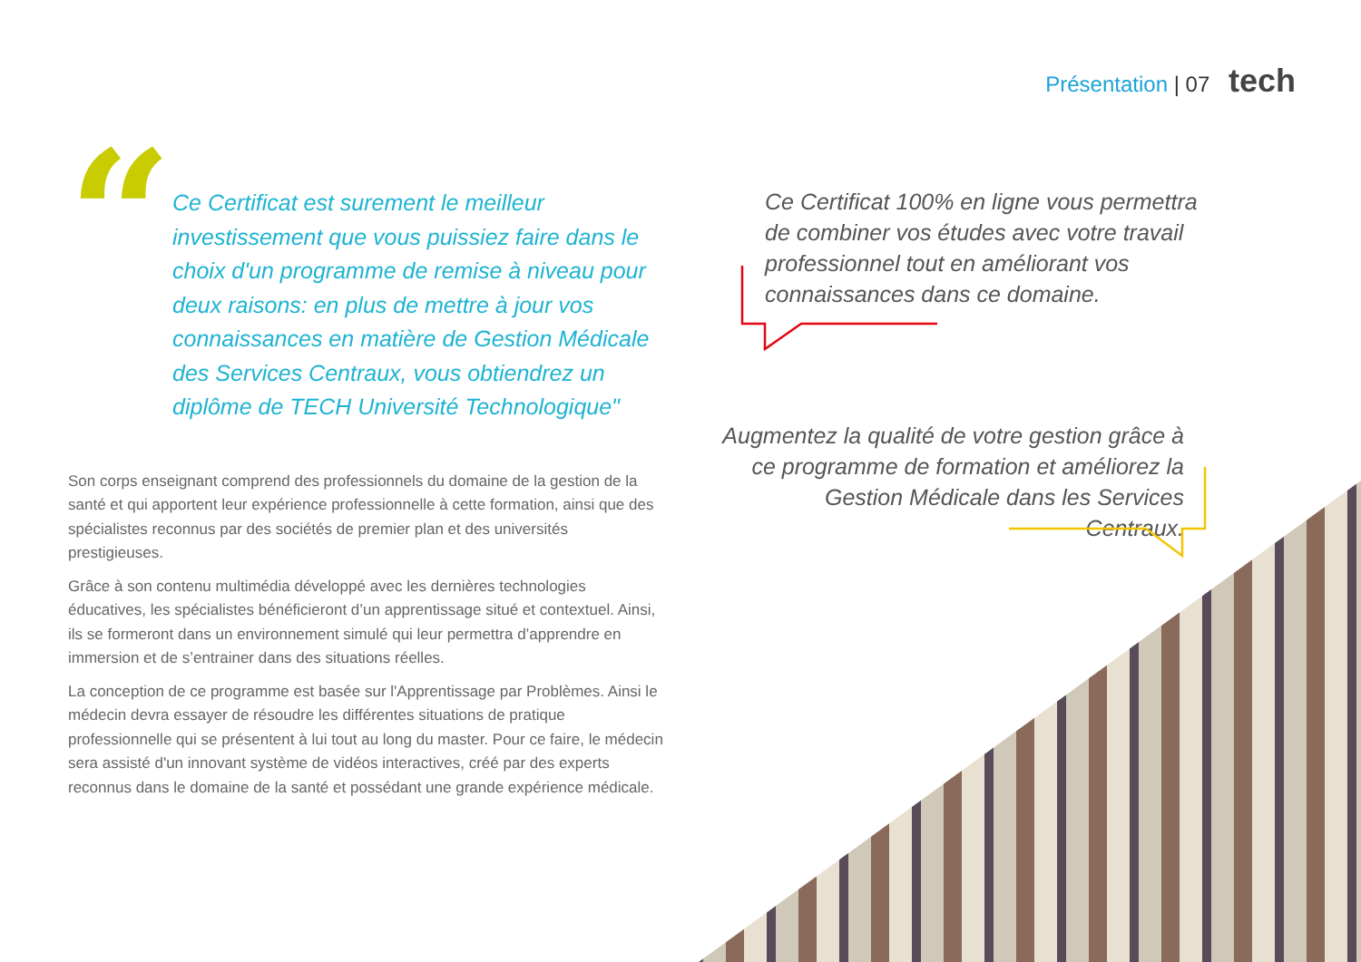Présentation | 07 tech
“
Ce Certificat est surement le meilleur investissement que vous puissiez faire dans le choix d'un programme de remise à niveau pour deux raisons: en plus de mettre à jour vos connaissances en matière de Gestion Médicale des Services Centraux, vous obtiendrez un diplôme de TECH Université Technologique"
Son corps enseignant comprend des professionnels du domaine de la gestion de la santé et qui apportent leur expérience professionnelle à cette formation, ainsi que des spécialistes reconnus par des sociétés de premier plan et des universités prestigieuses.
Grâce à son contenu multimédia développé avec les dernières technologies éducatives, les spécialistes bénéficieront d’un apprentissage situé et contextuel. Ainsi, ils se formeront dans un environnement simulé qui leur permettra d’apprendre en immersion et de s’entrainer dans des situations réelles.
La conception de ce programme est basée sur l'Apprentissage par Problèmes. Ainsi le médecin devra essayer de résoudre les différentes situations de pratique professionnelle qui se présentent à lui tout au long du master. Pour ce faire, le médecin sera assisté d'un innovant système de vidéos interactives, créé par des experts reconnus dans le domaine de la santé et possédant une grande expérience médicale.
Ce Certificat 100% en ligne vous permettra de combiner vos études avec votre travail professionnel tout en améliorant vos connaissances dans ce domaine.
Augmentez la qualité de votre gestion grâce à ce programme de formation et améliorez la Gestion Médicale dans les Services Centraux.